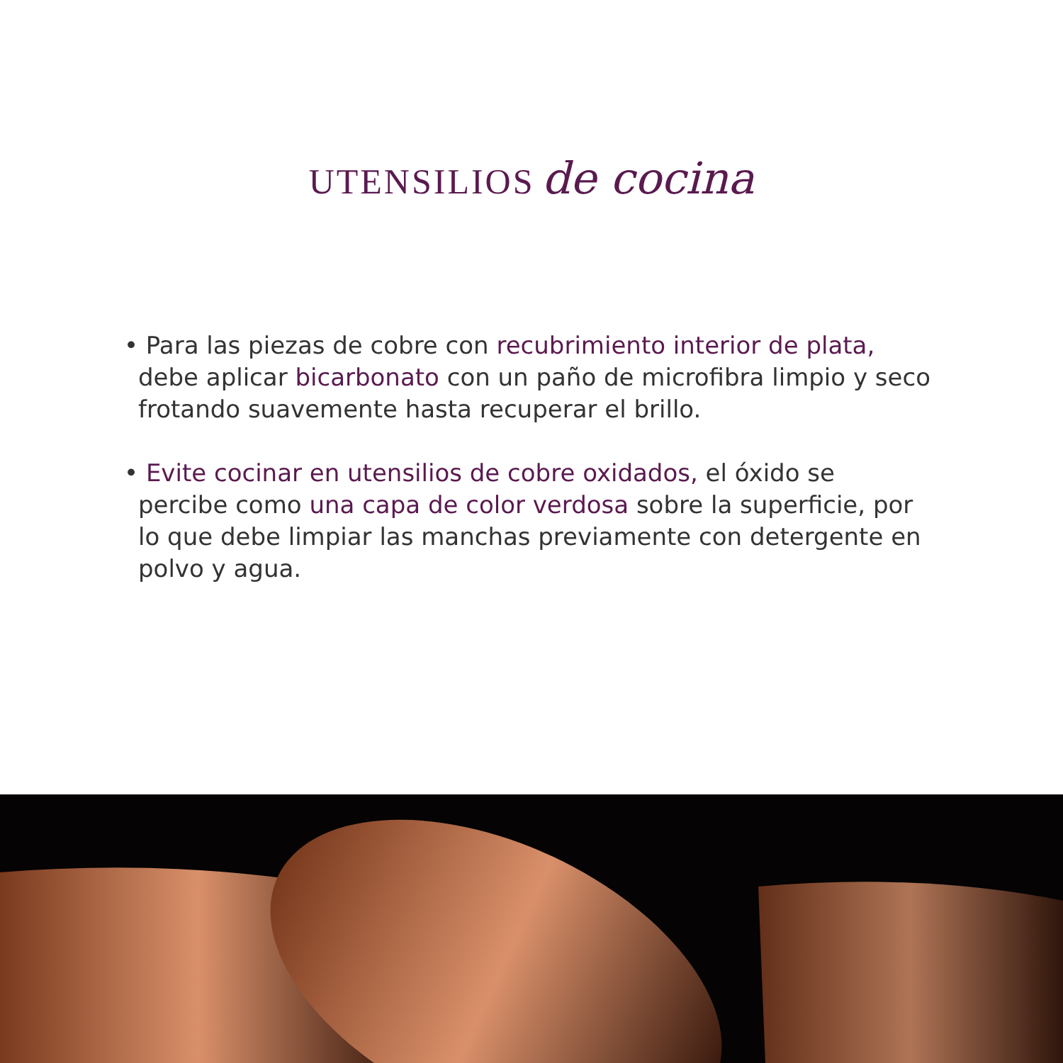UTENSILIOS de cocina
• Para las piezas de cobre con recubrimiento interior de plata, debe aplicar bicarbonato con un paño de microfibra limpio y seco frotando suavemente hasta recuperar el brillo.
• Evite cocinar en utensilios de cobre oxidados, el óxido se percibe como una capa de color verdosa sobre la superficie, por lo que debe limpiar las manchas previamente con detergente en polvo y agua.